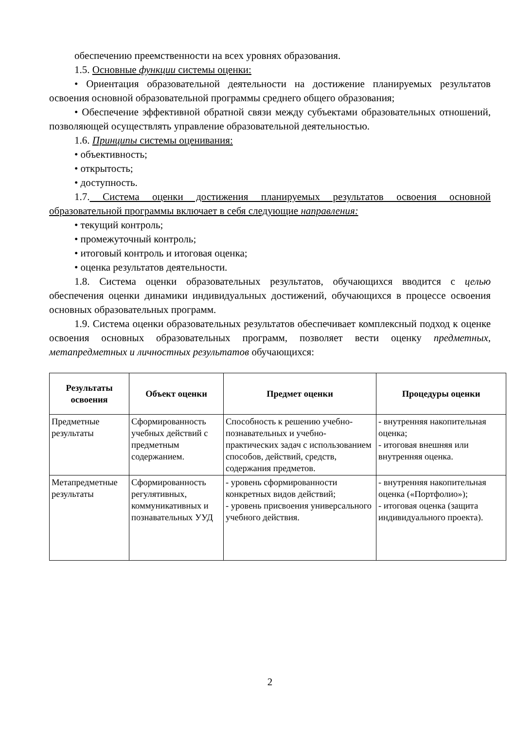обеспечению преемственности на всех уровнях образования.
1.5. Основные функции системы оценки:
• Ориентация образовательной деятельности на достижение планируемых результатов освоения основной образовательной программы среднего общего образования;
• Обеспечение эффективной обратной связи между субъектами образовательных отношений, позволяющей осуществлять управление образовательной деятельностью.
1.6. Принципы системы оценивания:
• объективность;
• открытость;
• доступность.
1.7. Система оценки достижения планируемых результатов освоения основной образовательной программы включает в себя следующие направления:
• текущий контроль;
• промежуточный контроль;
• итоговый контроль и итоговая оценка;
• оценка результатов деятельности.
1.8. Система оценки образовательных результатов, обучающихся вводится с целью обеспечения оценки динамики индивидуальных достижений, обучающихся в процессе освоения основных образовательных программ.
1.9. Система оценки образовательных результатов обеспечивает комплексный подход к оценке освоения основных образовательных программ, позволяет вести оценку предметных, метапредметных и личностных результатов обучающихся:
| Результаты освоения | Объект оценки | Предмет оценки | Процедуры оценки |
| --- | --- | --- | --- |
| Предметные результаты | Сформированность учебных действий с предметным содержанием. | Способность к решению учебно-познавательных и учебно-практических задач с использованием способов, действий, средств, содержания предметов. | - внутренняя накопительная оценка; - итоговая внешняя или внутренняя оценка. |
| Метапредметные результаты | Сформированность регулятивных, коммуникативных и познавательных УУД | - уровень сформированности конкретных видов действий; - уровень присвоения универсального учебного действия. | - внутренняя накопительная оценка («Портфолио»); - итоговая оценка (защита индивидуального проекта). |
2